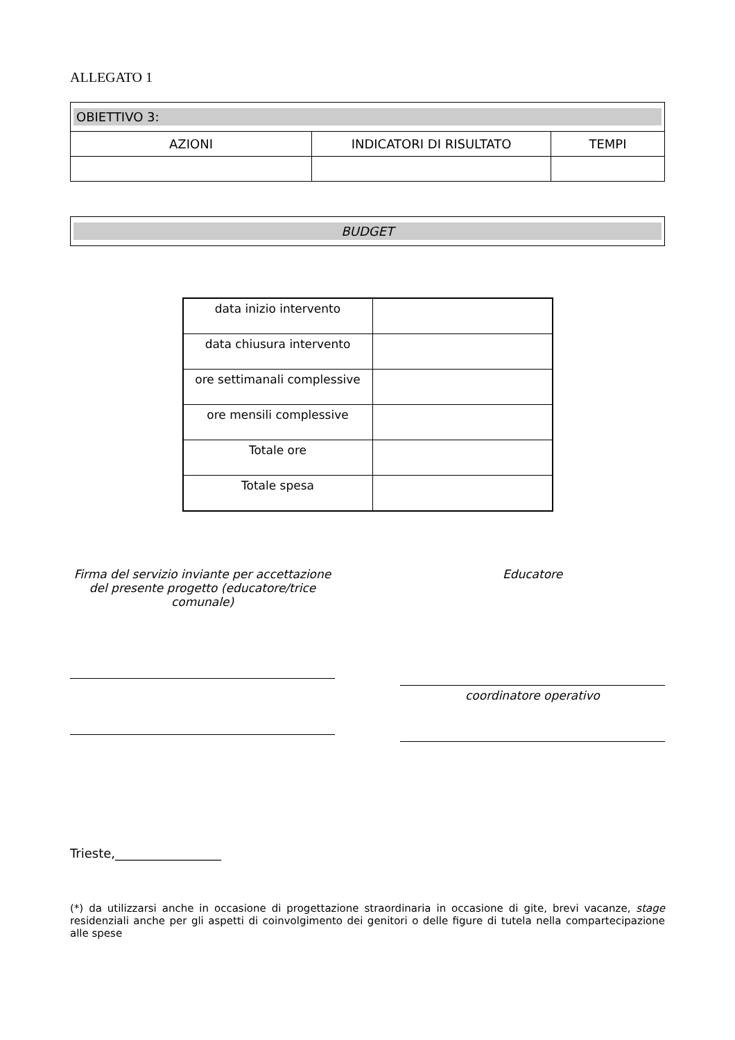ALLEGATO 1
| OBIETTIVO 3: | | |
| AZIONI | INDICATORI DI RISULTATO | TEMPI |
| BUDGET |
| data inizio intervento | |
| data chiusura intervento | |
| ore settimanali complessive | |
| ore mensili complessive | |
| Totale ore | |
| Totale spesa | |
Firma del servizio inviante per accettazione del presente progetto (educatore/trice comunale)
Educatore
coordinatore operativo
Trieste,_________________
(*) da utilizzarsi anche in occasione di progettazione straordinaria in occasione di gite, brevi vacanze, stage residenziali anche per gli aspetti di coinvolgimento dei genitori o delle figure di tutela nella compartecipazione alle spese